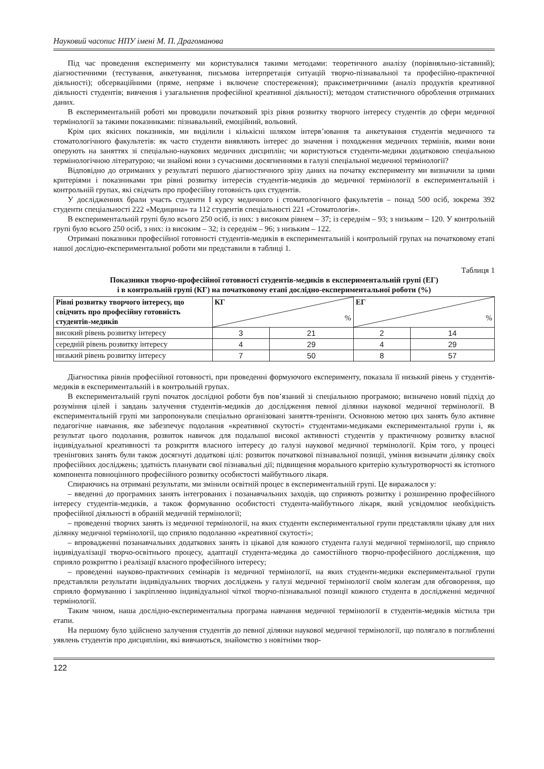Науковий часопис НПУ імені М. П. Драгоманова
Під час проведення експерименту ми користувалися такими методами: теоретичного аналізу (порівняльно-зіставний); діагностичними (тестування, анкетування, письмова інтерпретація ситуацій творчо-пізнавальної та професійно-практичної діяльності); обсерваційними (пряме, непряме і включене спостереження); праксиметричними (аналіз продуктів креативної діяльності студентів; вивчення і узагальнення професійної креативної діяльності); методом статистичного оброблення отриманих даних.
В експериментальній роботі ми проводили початковий зріз рівня розвитку творчого інтересу студентів до сфери медичної термінології за такими показниками: пізнавальний, емоційний, вольовий.
Крім цих якісних показників, ми виділили і кількісні шляхом інтерв’ювання та анкетування студентів медичного та стоматологічного факультетів: як часто студенти виявляють інтерес до значення і походження медичних термінів, якими вони оперують на заняттях зі спеціально-наукових медичних дисциплін; чи користуються студенти-медики додатковою спеціальною термінологічною літературою; чи знайомі вони з сучасними досягненнями в галузі спеціальної медичної термінології?
Відповідно до отриманих у результаті першого діагностичного зрізу даних на початку експерименту ми визначили за цими критеріями і показниками три рівні розвитку інтересів студентів-медиків до медичної термінології в експериментальній і контрольній групах, які свідчать про професійну готовність цих студентів.
У дослідженнях брали участь студенти І курсу медичного і стоматологічного факультетів – понад 500 осіб, зокрема 392 студенти спеціальності 222 «Медицина» та 112 студентів спеціальності 221 «Стоматологія».
В експериментальній групі було всього 250 осіб, із них: з високим рівнем – 37; із середнім – 93; з низьким – 120. У контрольній групі було всього 250 осіб, з них: із високим – 32; із середнім – 96; з низьким – 122.
Отримані показники професійної готовності студентів-медиків в експериментальній і контрольній групах на початковому етапі нашої дослідно-експериментальної роботи ми представили в таблиці 1.
Таблиця 1
Показники творчо-професійної готовності студентів-медиків в експериментальній групі (ЕГ)
і в контрольній групі (КГ) на початковому етапі дослідно-експериментальної роботи (%)
| Рівні розвитку творчого інтересу, що свідчить про професійну готовність студентів-медиків | КГ % | | ЕГ % | |
| --- | --- | --- | --- | --- |
| високий рівень розвитку інтересу | 3 | 21 | 2 | 14 |
| середній рівень розвитку інтересу | 4 | 29 | 4 | 29 |
| низький рівень розвитку інтересу | 7 | 50 | 8 | 57 |
Діагностика рівнів професійної готовності, при проведенні формуючого експерименту, показала її низький рівень у студентів-медиків в експериментальній і в контрольній групах.
В експериментальній групі початок дослідної роботи був пов’язаний зі спеціальною програмою; визначено новий підхід до розуміння цілей і завдань залучення студентів-медиків до дослідження певної ділянки наукової медичної термінології. В експериментальній групі ми запропонували спеціально організовані заняття-тренінги. Основною метою цих занять було активне педагогічне навчання, яке забезпечує подолання «креативної скутості» студентами-медиками експериментальної групи і, як результат цього подолання, розвиток навичок для подальшої високої активності студентів у практичному розвитку власної індивідуальної креативності та розкриття власного інтересу до галузі наукової медичної термінології. Крім того, у процесі тренінгових занять були також досягнуті додаткові цілі: розвиток початкової пізнавальної позиції, уміння визначати ділянку своїх професійних досліджень; здатність планувати свої пізнавальні дії; підвищення морального критерію культуротворчості як істотного компонента повноцінного професійного розвитку особистості майбутнього лікаря.
Спираючись на отримані результати, ми змінили освітній процес в експериментальній групі. Це виражалося у:
– введенні до програмних занять інтегрованих і позанавчальних заходів, що сприяють розвитку і розширенню професійного інтересу студентів-медиків, а також формуванню особистості студента-майбутнього лікаря, який усвідомлює необхідність професійної діяльності в обраній медичній термінології;
– проведенні творчих занять із медичної термінології, на яких студенти експериментальної групи представляли цікаву для них ділянку медичної термінології, що сприяло подоланню «креативної скутості»;
– впровадженні позанавчальних додаткових занять із цікавої для кожного студента галузі медичної термінології, що сприяло індивідуалізації творчо-освітнього процесу, адаптації студента-медика до самостійного творчо-професійного дослідження, що сприяло розкриттю і реалізації власного професійного інтересу;
– проведенні науково-практичних семінарів із медичної термінології, на яких студенти-медики експериментальної групи представляли результати індивідуальних творчих досліджень у галузі медичної термінології своїм колегам для обговорення, що сприяло формуванню і закріпленню індивідуальної чіткої творчо-пізнавальної позиції кожного студента в дослідженні медичної термінології.
Таким чином, наша дослідно-експериментальна програма навчання медичної термінології в студентів-медиків містила три етапи.
На першому було здійснено залучення студентів до певної ділянки наукової медичної термінології, що полягало в поглибленні уявлень студентів про дисципліни, які вивчаються, знайомство з новітніми твор-
122